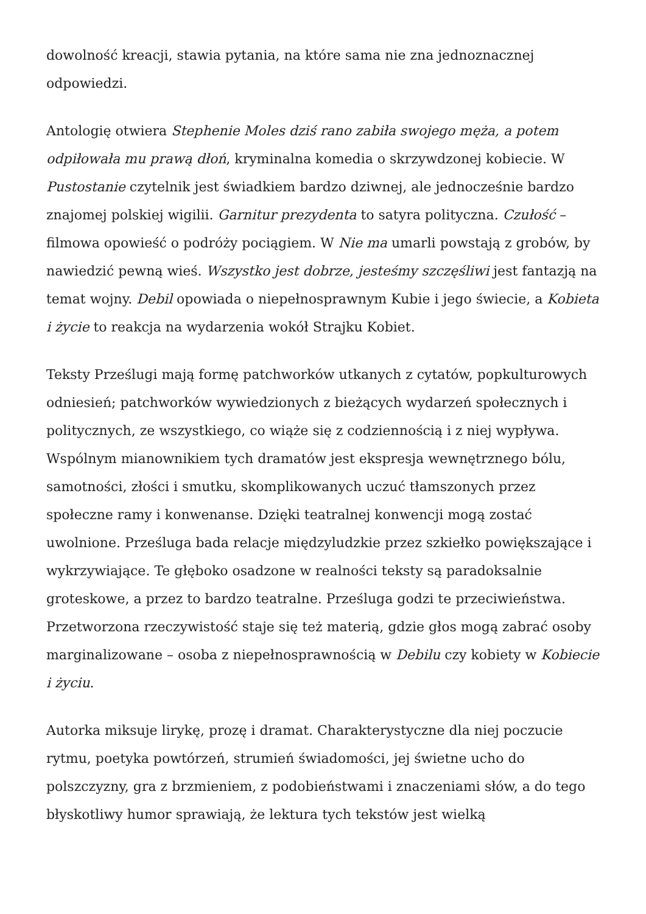dowolność kreacji, stawia pytania, na które sama nie zna jednoznacznej odpowiedzi.
Antologię otwiera Stephenie Moles dziś rano zabiła swojego męża, a potem odpiłowała mu prawą dłoń, kryminalna komedia o skrzywdzonej kobiecie. W Pustostanie czytelnik jest świadkiem bardzo dziwnej, ale jednocześnie bardzo znajomej polskiej wigilii. Garnitur prezydenta to satyra polityczna. Czułość – filmowa opowieść o podróży pociągiem. W Nie ma umarli powstają z grobów, by nawiedzić pewną wieś. Wszystko jest dobrze, jesteśmy szczęśliwi jest fantazją na temat wojny. Debil opowiada o niepełnosprawnym Kubie i jego świecie, a Kobieta i życie to reakcja na wydarzenia wokół Strajku Kobiet.
Teksty Prześlugi mają formę patchworków utkanych z cytatów, popkulturowych odniesień; patchworków wywiedzionych z bieżących wydarzeń społecznych i politycznych, ze wszystkiego, co wiąże się z codziennością i z niej wypływa. Wspólnym mianownikiem tych dramatów jest ekspresja wewnętrznego bólu, samotności, złości i smutku, skomplikowanych uczuć tłamszonych przez społeczne ramy i konwenanse. Dzięki teatralnej konwencji mogą zostać uwolnione. Prześluga bada relacje międzyludzkie przez szkiełko powiększające i wykrzywiające. Te głęboko osadzone w realności teksty są paradoksalnie groteskowe, a przez to bardzo teatralne. Prześluga godzi te przeciwieństwa. Przetworzona rzeczywistość staje się też materią, gdzie głos mogą zabrać osoby marginalizowane – osoba z niepełnosprawnością w Debilu czy kobiety w Kobiecie i życiu.
Autorka miksuje lirykę, prozę i dramat. Charakterystyczne dla niej poczucie rytmu, poetyka powtórzeń, strumień świadomości, jej świetne ucho do polszczyzny, gra z brzmieniem, z podobieństwami i znaczeniami słów, a do tego błyskotliwy humor sprawiają, że lektura tych tekstów jest wielką